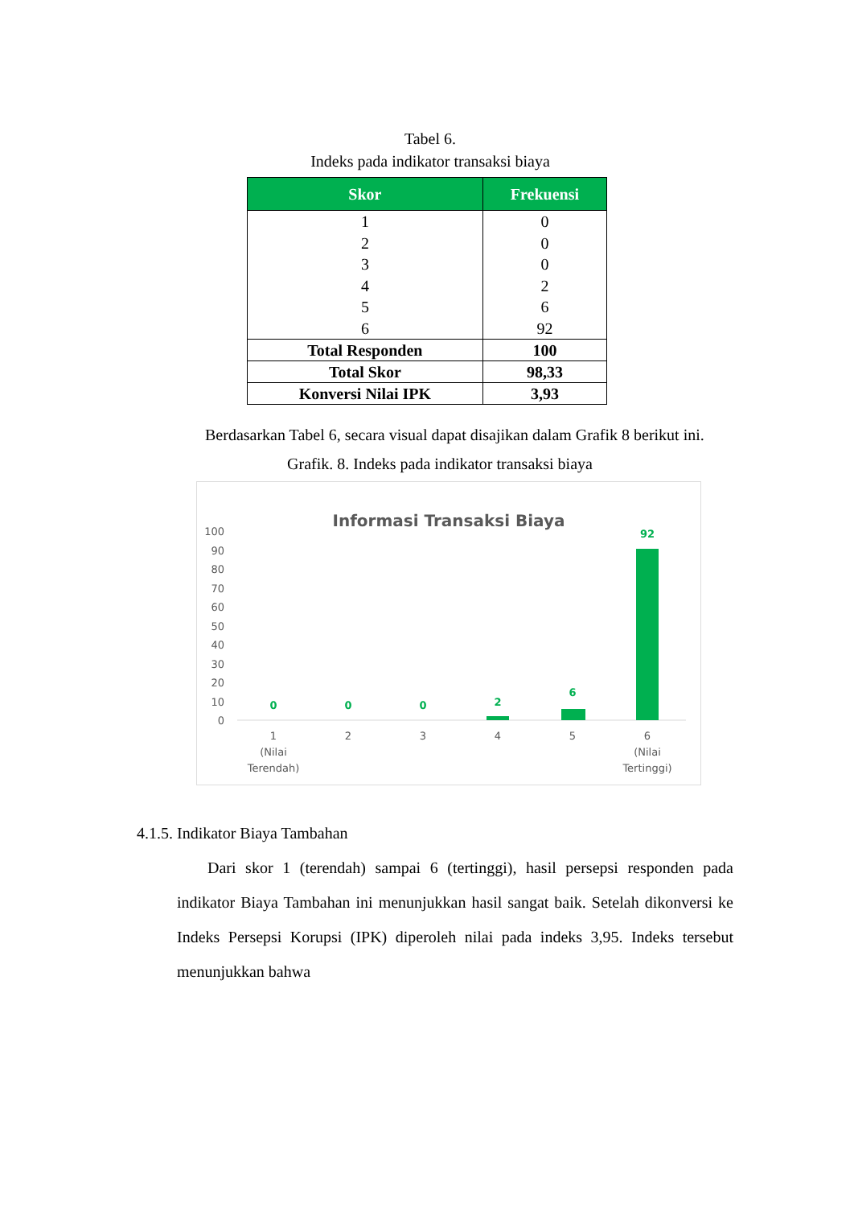Tabel 6.
Indeks pada indikator transaksi biaya
| Skor | Frekuensi |
| --- | --- |
| 1 | 0 |
| 2 | 0 |
| 3 | 0 |
| 4 | 2 |
| 5 | 6 |
| 6 | 92 |
| Total Responden | 100 |
| Total Skor | 98,33 |
| Konversi Nilai IPK | 3,93 |
Berdasarkan Tabel 6, secara visual dapat disajikan dalam Grafik 8 berikut ini.
Grafik. 8. Indeks pada indikator transaksi biaya
Informasi Transaksi Biaya
100
90
80
70
60
50
40
30
20
10
0
0
0
0
2
6
92
1
(Nilai
Terendah)
2
3
4
5
6
(Nilai
Tertinggi)
4.1.5. Indikator Biaya Tambahan
Dari skor 1 (terendah) sampai 6 (tertinggi), hasil persepsi responden pada indikator Biaya Tambahan ini menunjukkan hasil sangat baik. Setelah dikonversi ke Indeks Persepsi Korupsi (IPK) diperoleh nilai pada indeks 3,95. Indeks tersebut menunjukkan bahwa